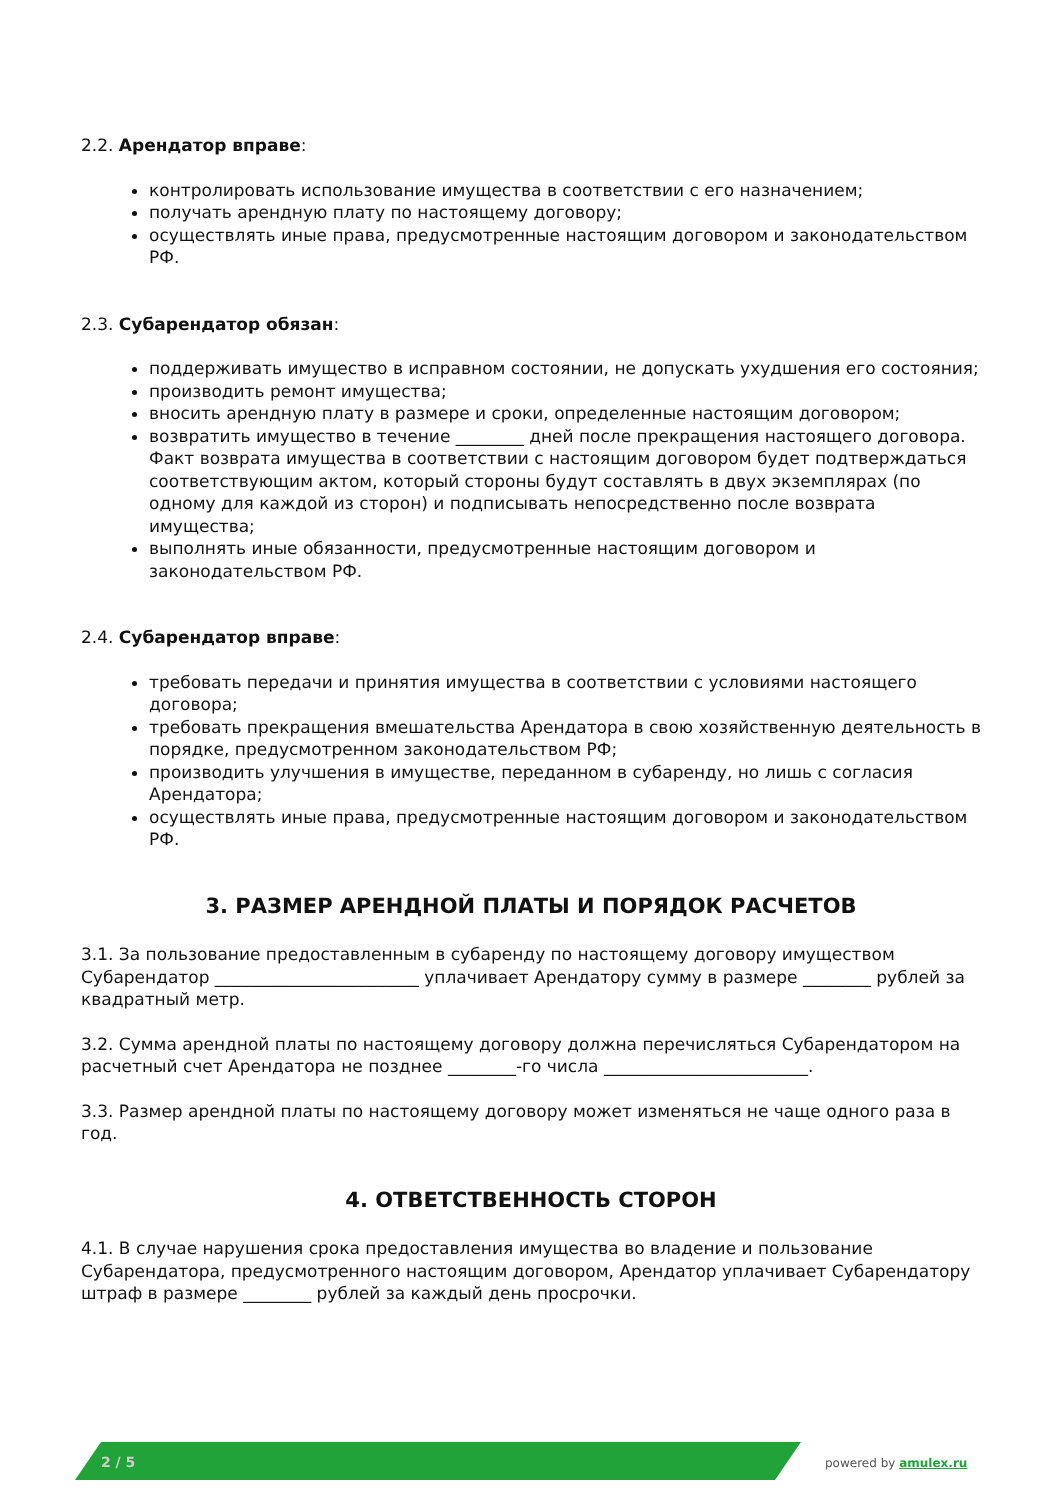2.2. Арендатор вправе:
контролировать использование имущества в соответствии с его назначением;
получать арендную плату по настоящему договору;
осуществлять иные права, предусмотренные настоящим договором и законодательством РФ.
2.3. Субарендатор обязан:
поддерживать имущество в исправном состоянии, не допускать ухудшения его состояния;
производить ремонт имущества;
вносить арендную плату в размере и сроки, определенные настоящим договором;
возвратить имущество в течение ________ дней после прекращения настоящего договора. Факт возврата имущества в соответствии с настоящим договором будет подтверждаться соответствующим актом, который стороны будут составлять в двух экземплярах (по одному для каждой из сторон) и подписывать непосредственно после возврата имущества;
выполнять иные обязанности, предусмотренные настоящим договором и законодательством РФ.
2.4. Субарендатор вправе:
требовать передачи и принятия имущества в соответствии с условиями настоящего договора;
требовать прекращения вмешательства Арендатора в свою хозяйственную деятельность в порядке, предусмотренном законодательством РФ;
производить улучшения в имуществе, переданном в субаренду, но лишь с согласия Арендатора;
осуществлять иные права, предусмотренные настоящим договором и законодательством РФ.
3. РАЗМЕР АРЕНДНОЙ ПЛАТЫ И ПОРЯДОК РАСЧЕТОВ
3.1. За пользование предоставленным в субаренду по настоящему договору имуществом Субарендатор ________________________ уплачивает Арендатору сумму в размере ________ рублей за квадратный метр.
3.2. Сумма арендной платы по настоящему договору должна перечисляться Субарендатором на расчетный счет Арендатора не позднее ________-го числа ________________________.
3.3. Размер арендной платы по настоящему договору может изменяться не чаще одного раза в год.
4. ОТВЕТСТВЕННОСТЬ СТОРОН
4.1. В случае нарушения срока предоставления имущества во владение и пользование Субарендатора, предусмотренного настоящим договором, Арендатор уплачивает Субарендатору штраф в размере ________ рублей за каждый день просрочки.
2 / 5 powered by amulex.ru